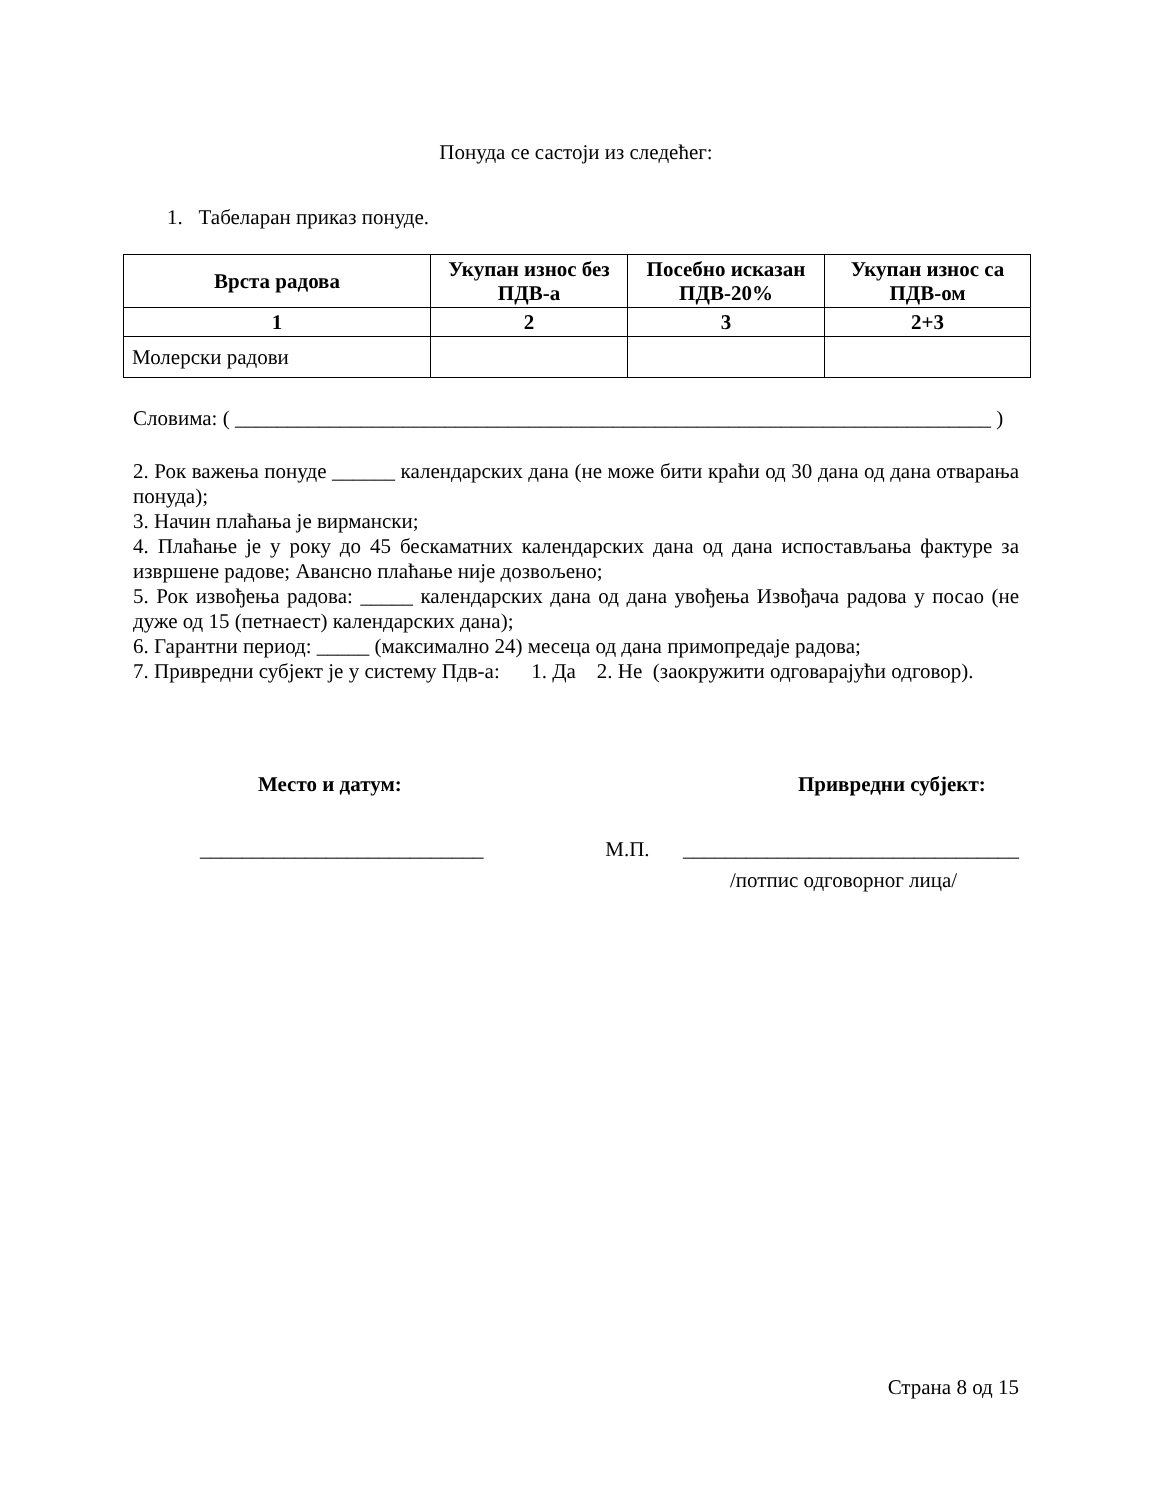Понуда се састоји из следећег:
1. Табеларан приказ понуде.
| Врста радова | Укупан износ без ПДВ-а | Посебно исказан ПДВ-20% | Укупан износ са ПДВ-ом |
| --- | --- | --- | --- |
| 1 | 2 | 3 | 2+3 |
| Молерски радови | | | |
Словима: ( ________________________________________________________________________ )
2. Рок важења понуде ______ календарских дана (не може бити краћи од 30 дана од дана отварања понуда);
3. Начин плаћања је вирмански;
4. Плаћање је у року до 45 бескаматних календарских дана од дана испостављања фактуре за извршене радове; Авансно плаћање није дозвољено;
5. Рок извођења радова: _____ календарских дана од дана увођења Извођача радова у посао (не дуже од 15 (петнаест) календарских дана);
6. Гарантни период: _____ (максимално 24) месеца од дана примопредаје радова;
7. Привредни субјект је у систему Пдв-а: 1. Да 2. Не (заокружити одговарајући одговор).
Место и датум: Привредни субјект:
___________________________ М.П. ________________________________
/потпис одговорног лица/
Страна 8 од 15